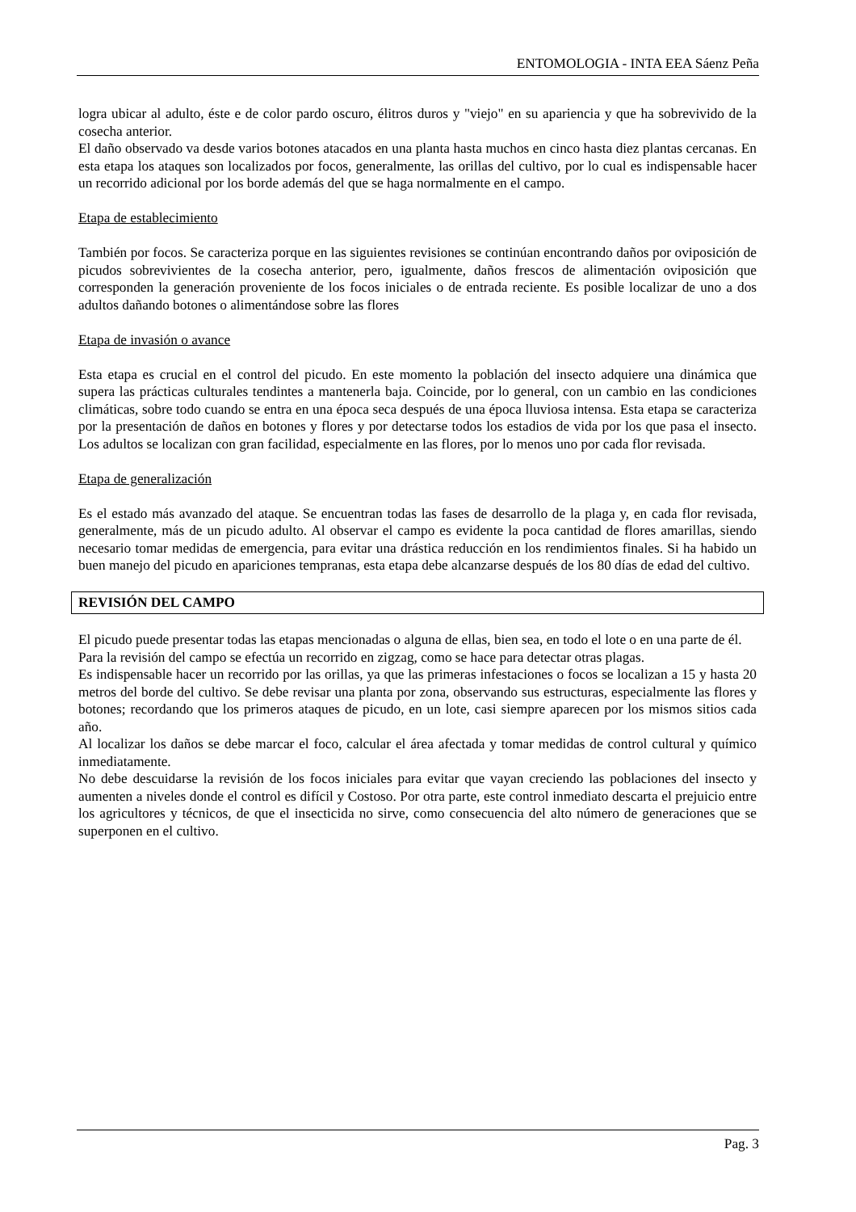ENTOMOLOGIA - INTA EEA Sáenz Peña
logra ubicar al adulto, éste e de color pardo oscuro, élitros duros y "viejo" en su apariencia y que ha sobrevivido de la cosecha anterior.
El daño observado va desde varios botones atacados en una planta hasta muchos en cinco hasta diez plantas cercanas. En esta etapa los ataques son localizados por focos, generalmente, las orillas del cultivo, por lo cual es indispensable hacer un recorrido adicional por los borde además del que se haga normalmente en el campo.
Etapa de establecimiento
También por focos. Se caracteriza porque en las siguientes revisiones se continúan encontrando daños por oviposición de picudos sobrevivientes de la cosecha anterior, pero, igualmente, daños frescos de alimentación oviposición que corresponden la generación proveniente de los focos iniciales o de entrada reciente. Es posible localizar de uno a dos adultos dañando botones o alimentándose sobre las flores
Etapa de invasión o avance
Esta etapa es crucial en el control del picudo. En este momento la población del insecto adquiere una dinámica que supera las prácticas culturales tendintes a mantenerla baja. Coincide, por lo general, con un cambio en las condiciones climáticas, sobre todo cuando se entra en una época seca después de una época lluviosa intensa. Esta etapa se caracteriza por la presentación de daños en botones y flores y por detectarse todos los estadios de vida por los que pasa el insecto. Los adultos se localizan con gran facilidad, especialmente en las flores, por lo menos uno por cada flor revisada.
Etapa de generalización
Es el estado más avanzado del ataque. Se encuentran todas las fases de desarrollo de la plaga y, en cada flor revisada, generalmente, más de un picudo adulto. Al observar el campo es evidente la poca cantidad de flores amarillas, siendo necesario tomar medidas de emergencia, para evitar una drástica reducción en los rendimientos finales. Si ha habido un buen manejo del picudo en apariciones tempranas, esta etapa debe alcanzarse después de los 80 días de edad del cultivo.
REVISIÓN DEL CAMPO
El picudo puede presentar todas las etapas mencionadas o alguna de ellas, bien sea, en todo el lote o en una parte de él.
Para la revisión del campo se efectúa un recorrido en zigzag, como se hace para detectar otras plagas.
Es indispensable hacer un recorrido por las orillas, ya que las primeras infestaciones o focos se localizan a 15 y hasta 20 metros del borde del cultivo. Se debe revisar una planta por zona, observando sus estructuras, especialmente las flores y botones; recordando que los primeros ataques de picudo, en un lote, casi siempre aparecen por los mismos sitios cada año.
Al localizar los daños se debe marcar el foco, calcular el área afectada y tomar medidas de control cultural y químico inmediatamente.
No debe descuidarse la revisión de los focos iniciales para evitar que vayan creciendo las poblaciones del insecto y aumenten a niveles donde el control es difícil y Costoso. Por otra parte, este control inmediato descarta el prejuicio entre los agricultores y técnicos, de que el insecticida no sirve, como consecuencia del alto número de generaciones que se superponen en el cultivo.
Pag. 3